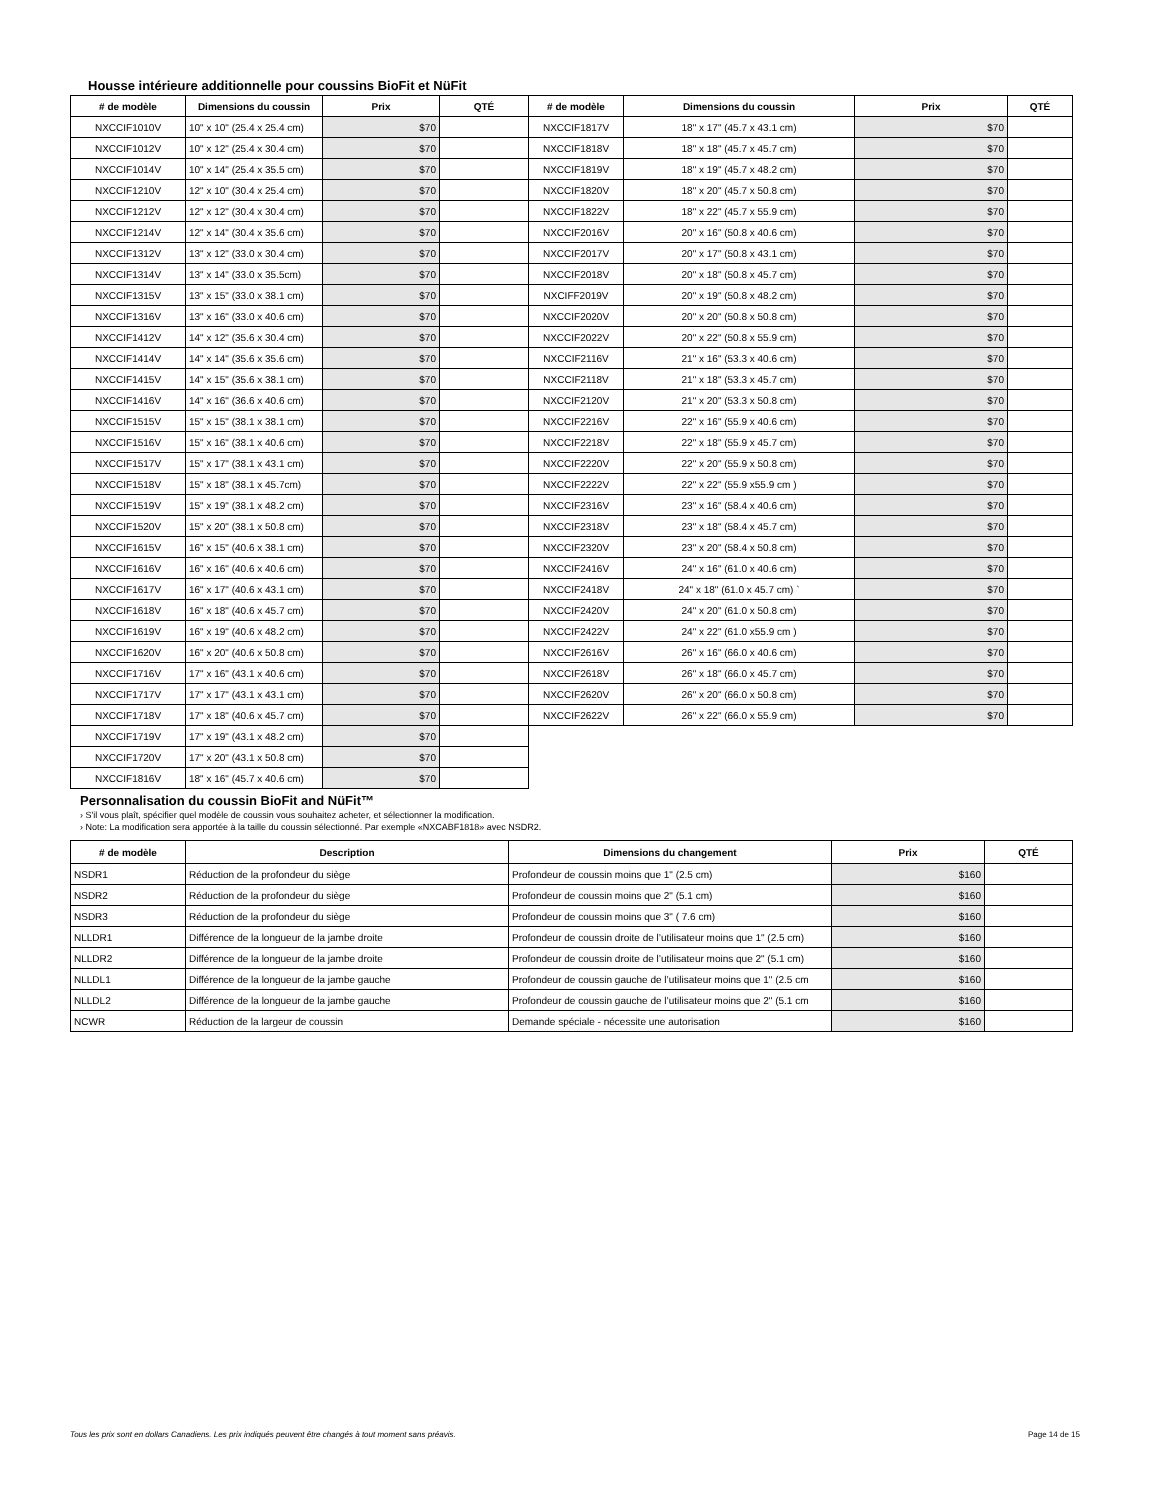Housse intérieure additionnelle pour coussins BioFit et NüFit
| # de modèle | Dimensions du coussin | Prix | QTÉ | # de modèle | Dimensions du coussin | Prix | QTÉ |
| --- | --- | --- | --- | --- | --- | --- | --- |
| NXCCIF1010V | 10" x 10" (25.4 x 25.4 cm) | $70 | | NXCCIF1817V | 18" x 17" (45.7 x 43.1 cm) | $70 | |
| NXCCIF1012V | 10" x 12" (25.4 x 30.4 cm) | $70 | | NXCCIF1818V | 18" x 18" (45.7 x 45.7 cm) | $70 | |
| NXCCIF1014V | 10" x 14" (25.4 x 35.5 cm) | $70 | | NXCCIF1819V | 18" x 19" (45.7 x 48.2 cm) | $70 | |
| NXCCIF1210V | 12" x 10" (30.4 x 25.4 cm) | $70 | | NXCCIF1820V | 18" x 20" (45.7 x 50.8 cm) | $70 | |
| NXCCIF1212V | 12" x 12" (30.4 x 30.4 cm) | $70 | | NXCCIF1822V | 18" x 22" (45.7 x 55.9 cm) | $70 | |
| NXCCIF1214V | 12" x 14" (30.4 x 35.6 cm) | $70 | | NXCCIF2016V | 20" x 16" (50.8 x 40.6 cm) | $70 | |
| NXCCIF1312V | 13" x 12" (33.0 x 30.4 cm) | $70 | | NXCCIF2017V | 20" x 17" (50.8 x 43.1 cm) | $70 | |
| NXCCIF1314V | 13" x 14" (33.0 x 35.5cm) | $70 | | NXCCIF2018V | 20" x 18" (50.8 x 45.7 cm) | $70 | |
| NXCCIF1315V | 13" x 15" (33.0 x 38.1 cm) | $70 | | NXCIFF2019V | 20" x 19" (50.8 x 48.2 cm) | $70 | |
| NXCCIF1316V | 13" x 16" (33.0 x 40.6 cm) | $70 | | NXCCIF2020V | 20" x 20" (50.8 x 50.8 cm) | $70 | |
| NXCCIF1412V | 14" x 12" (35.6 x 30.4 cm) | $70 | | NXCCIF2022V | 20" x 22" (50.8 x 55.9 cm) | $70 | |
| NXCCIF1414V | 14" x 14" (35.6 x 35.6 cm) | $70 | | NXCCIF2116V | 21" x 16" (53.3 x 40.6 cm) | $70 | |
| NXCCIF1415V | 14" x 15" (35.6 x 38.1 cm) | $70 | | NXCCIF2118V | 21" x 18" (53.3 x 45.7 cm) | $70 | |
| NXCCIF1416V | 14" x 16" (36.6 x 40.6 cm) | $70 | | NXCCIF2120V | 21" x 20" (53.3 x 50.8 cm) | $70 | |
| NXCCIF1515V | 15" x 15" (38.1 x 38.1 cm) | $70 | | NXCCIF2216V | 22" x 16" (55.9 x 40.6 cm) | $70 | |
| NXCCIF1516V | 15" x 16" (38.1 x 40.6 cm) | $70 | | NXCCIF2218V | 22" x 18" (55.9 x 45.7 cm) | $70 | |
| NXCCIF1517V | 15" x 17" (38.1 x 43.1 cm) | $70 | | NXCCIF2220V | 22" x 20" (55.9 x 50.8 cm) | $70 | |
| NXCCIF1518V | 15" x 18" (38.1 x 45.7cm) | $70 | | NXCCIF2222V | 22" x 22" (55.9 x55.9 cm ) | $70 | |
| NXCCIF1519V | 15" x 19" (38.1 x 48.2 cm) | $70 | | NXCCIF2316V | 23" x 16" (58.4 x 40.6 cm) | $70 | |
| NXCCIF1520V | 15" x 20" (38.1 x 50.8 cm) | $70 | | NXCCIF2318V | 23" x 18" (58.4 x 45.7 cm) | $70 | |
| NXCCIF1615V | 16" x 15" (40.6 x 38.1 cm) | $70 | | NXCCIF2320V | 23" x 20" (58.4 x 50.8 cm) | $70 | |
| NXCCIF1616V | 16" x 16" (40.6 x 40.6 cm) | $70 | | NXCCIF2416V | 24" x 16" (61.0 x 40.6 cm) | $70 | |
| NXCCIF1617V | 16" x 17" (40.6 x 43.1 cm) | $70 | | NXCCIF2418V | 24" x 18" (61.0 x 45.7 cm) ` | $70 | |
| NXCCIF1618V | 16" x 18" (40.6 x 45.7 cm) | $70 | | NXCCIF2420V | 24" x 20" (61.0 x 50.8 cm) | $70 | |
| NXCCIF1619V | 16" x 19" (40.6 x 48.2 cm) | $70 | | NXCCIF2422V | 24" x 22" (61.0 x55.9 cm ) | $70 | |
| NXCCIF1620V | 16" x 20" (40.6 x 50.8 cm) | $70 | | NXCCIF2616V | 26" x 16" (66.0 x 40.6 cm) | $70 | |
| NXCCIF1716V | 17" x 16" (43.1 x 40.6 cm) | $70 | | NXCCIF2618V | 26" x 18" (66.0 x 45.7 cm) | $70 | |
| NXCCIF1717V | 17" x 17" (43.1 x 43.1 cm) | $70 | | NXCCIF2620V | 26" x 20" (66.0 x 50.8 cm) | $70 | |
| NXCCIF1718V | 17" x 18" (40.6 x 45.7 cm) | $70 | | NXCCIF2622V | 26" x 22" (66.0 x 55.9 cm) | $70 | |
| NXCCIF1719V | 17" x 19" (43.1 x 48.2 cm) | $70 | | | | | |
| NXCCIF1720V | 17" x 20" (43.1 x 50.8 cm) | $70 | | | | | |
| NXCCIF1816V | 18" x 16" (45.7 x 40.6 cm) | $70 | | | | | |
Personnalisation du coussin BioFit and NüFit™
› S'il vous plaît, spécifier quel modèle de coussin vous souhaitez acheter, et sélectionner la modification.
› Note: La modification sera apportée à la taille du coussin sélectionné. Par exemple «NXCABF1818» avec NSDR2.
| # de modèle | Description | Dimensions du changement | Prix | QTÉ |
| --- | --- | --- | --- | --- |
| NSDR1 | Réduction de la profondeur du siège | Profondeur de coussin moins que 1" (2.5 cm) | $160 | |
| NSDR2 | Réduction de la profondeur du siège | Profondeur de coussin moins que 2" (5.1 cm) | $160 | |
| NSDR3 | Réduction de la profondeur du siège | Profondeur de coussin moins que 3" ( 7.6 cm) | $160 | |
| NLLDR1 | Différence de la longueur de la jambe droite | Profondeur de coussin droite de l’utilisateur moins que 1" (2.5 cm) | $160 | |
| NLLDR2 | Différence de la longueur de la jambe droite | Profondeur de coussin droite de l’utilisateur moins que 2" (5.1 cm) | $160 | |
| NLLDL1 | Différence de la longueur de la jambe gauche | Profondeur de coussin gauche de l’utilisateur moins que 1" (2.5 cm | $160 | |
| NLLDL2 | Différence de la longueur de la jambe gauche | Profondeur de coussin gauche de l’utilisateur moins que 2" (5.1 cm | $160 | |
| NCWR | Réduction de la largeur de coussin | Demande spéciale - nécessite une autorisation | $160 | |
Tous les prix sont en dollars Canadiens. Les prix indiqués peuvent être changés à tout moment sans préavis. Page 14 de 15